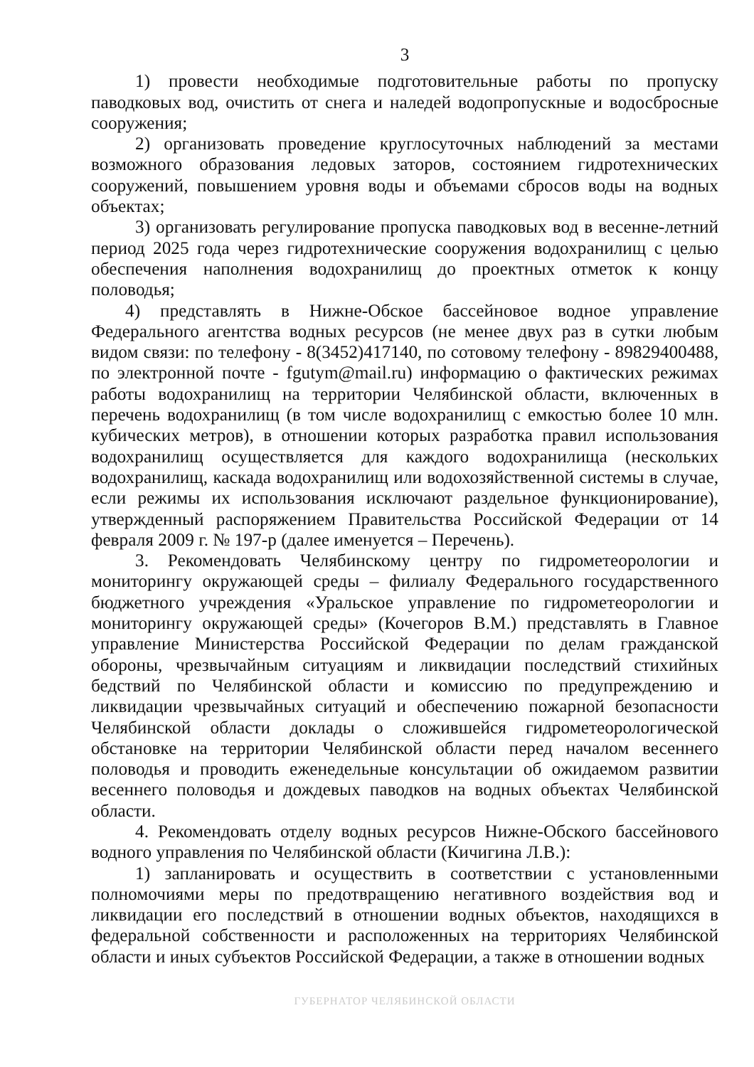3
1) провести необходимые подготовительные работы по пропуску паводковых вод, очистить от снега и наледей водопропускные и водосбросные сооружения;
2) организовать проведение круглосуточных наблюдений за местами возможного образования ледовых заторов, состоянием гидротехнических сооружений, повышением уровня воды и объемами сбросов воды на водных объектах;
3) организовать регулирование пропуска паводковых вод в весенне-летний период 2025 года через гидротехнические сооружения водохранилищ с целью обеспечения наполнения водохранилищ до проектных отметок к концу половодья;
4) представлять в Нижне-Обское бассейновое водное управление Федерального агентства водных ресурсов (не менее двух раз в сутки любым видом связи: по телефону - 8(3452)417140, по сотовому телефону - 89829400488, по электронной почте - fgutym@mail.ru) информацию о фактических режимах работы водохранилищ на территории Челябинской области, включенных в перечень водохранилищ (в том числе водохранилищ с емкостью более 10 млн. кубических метров), в отношении которых разработка правил использования водохранилищ осуществляется для каждого водохранилища (нескольких водохранилищ, каскада водохранилищ или водохозяйственной системы в случае, если режимы их использования исключают раздельное функционирование), утвержденный распоряжением Правительства Российской Федерации от 14 февраля 2009 г. № 197-р (далее именуется – Перечень).
3. Рекомендовать Челябинскому центру по гидрометеорологии и мониторингу окружающей среды – филиалу Федерального государственного бюджетного учреждения «Уральское управление по гидрометеорологии и мониторингу окружающей среды» (Кочегоров В.М.) представлять в Главное управление Министерства Российской Федерации по делам гражданской обороны, чрезвычайным ситуациям и ликвидации последствий стихийных бедствий по Челябинской области и комиссию по предупреждению и ликвидации чрезвычайных ситуаций и обеспечению пожарной безопасности Челябинской области доклады о сложившейся гидрометеорологической обстановке на территории Челябинской области перед началом весеннего половодья и проводить еженедельные консультации об ожидаемом развитии весеннего половодья и дождевых паводков на водных объектах Челябинской области.
4. Рекомендовать отделу водных ресурсов Нижне-Обского бассейнового водного управления по Челябинской области (Кичигина Л.В.):
1) запланировать и осуществить в соответствии с установленными полномочиями меры по предотвращению негативного воздействия вод и ликвидации его последствий в отношении водных объектов, находящихся в федеральной собственности и расположенных на территориях Челябинской области и иных субъектов Российской Федерации, а также в отношении водных
ГУБЕРНАТОР ЧЕЛЯБИНСКОЙ ОБЛАСТИ